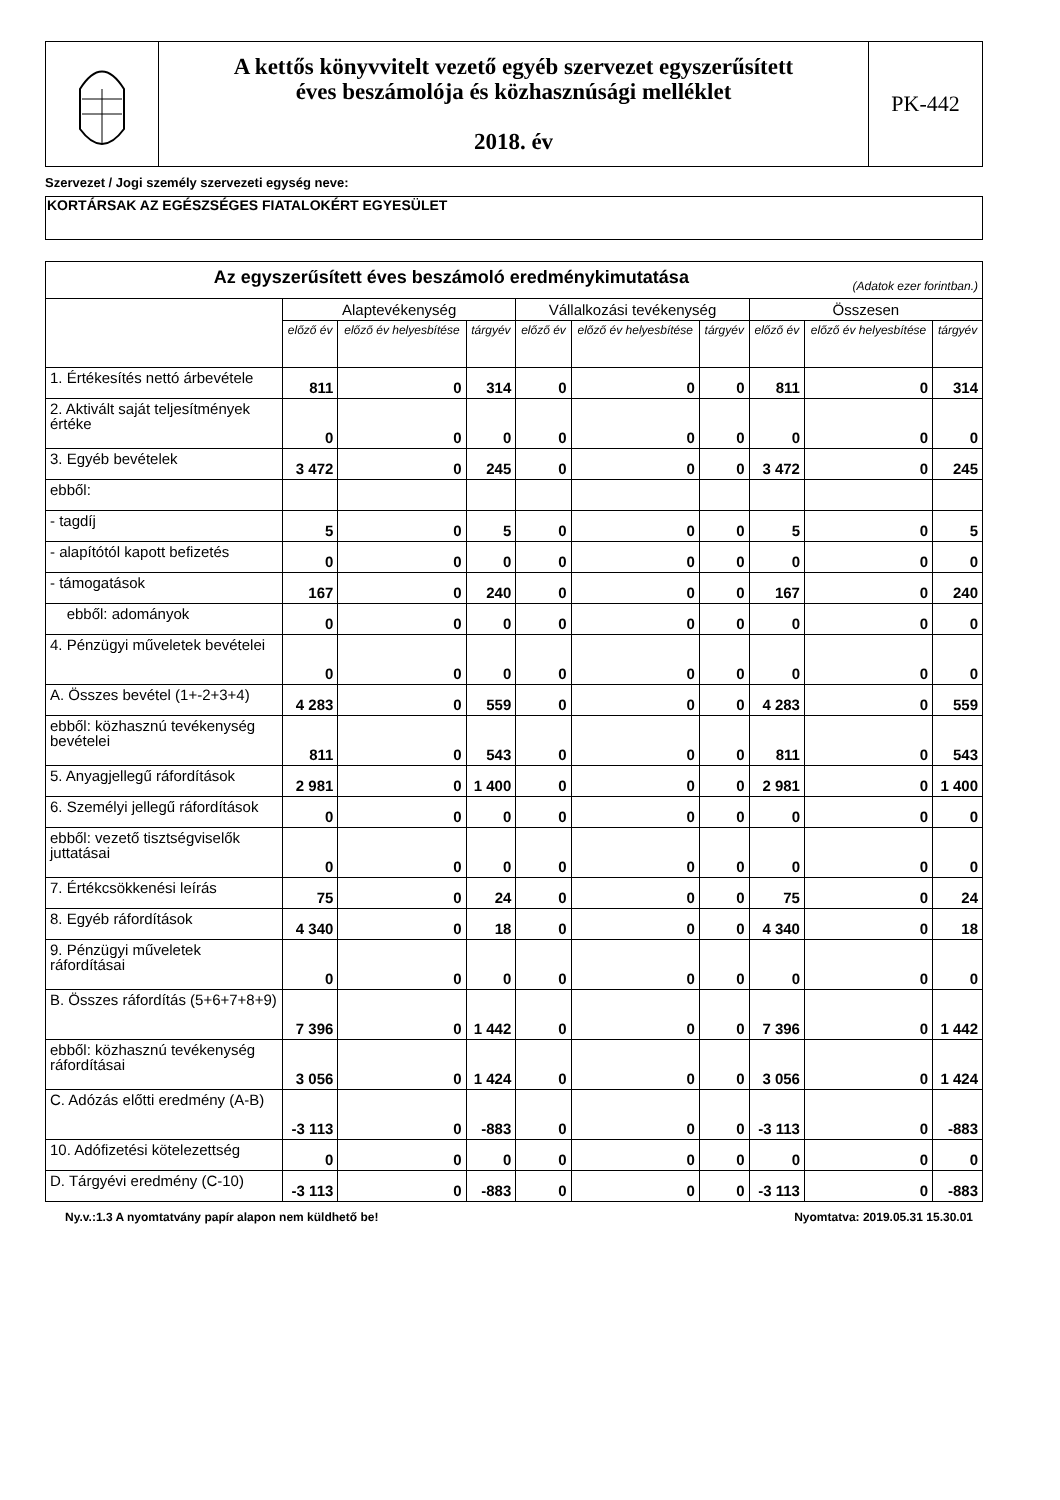A kettős könyvvitelt vezető egyéb szervezet egyszerűsített
éves beszámolója és közhasznúsági melléklet
2018. év
PK-442
Szervezet / Jogi személy szervezeti egység neve:
KORTÁRSAK AZ EGÉSZSÉGES FIATALOKÉRT EGYESÜLET
| Az egyszerűsített éves beszámoló eredménykimutatása (Adatok ezer forintban.) | | | | | | | | | |
| | Alaptevékenység | | | Vállalkozási tevékenység | | | Összesen | | |
| | előző év | előző év helyesbítése | tárgyév | előző év | előző év helyesbítése | tárgyév | előző év | előző év helyesbítése | tárgyév |
| 1. Értékesítés nettó árbevétele | 811 | 0 | 314 | 0 | 0 | 0 | 811 | 0 | 314 |
| 2. Aktivált saját teljesítmények értéke | 0 | 0 | 0 | 0 | 0 | 0 | 0 | 0 | 0 |
| 3. Egyéb bevételek | 3 472 | 0 | 245 | 0 | 0 | 0 | 3 472 | 0 | 245 |
| ebből: | | | | | | | | | |
| - tagdíj | 5 | 0 | 5 | 0 | 0 | 0 | 5 | 0 | 5 |
| - alapítótól kapott befizetés | 0 | 0 | 0 | 0 | 0 | 0 | 0 | 0 | 0 |
| - támogatások | 167 | 0 | 240 | 0 | 0 | 0 | 167 | 0 | 240 |
| ebből: adományok | 0 | 0 | 0 | 0 | 0 | 0 | 0 | 0 | 0 |
| 4. Pénzügyi műveletek bevételei | 0 | 0 | 0 | 0 | 0 | 0 | 0 | 0 | 0 |
| A. Összes bevétel (1+-2+3+4) | 4 283 | 0 | 559 | 0 | 0 | 0 | 4 283 | 0 | 559 |
| ebből: közhasznú tevékenység bevételei | 811 | 0 | 543 | 0 | 0 | 0 | 811 | 0 | 543 |
| 5. Anyagjellegű ráfordítások | 2 981 | 0 | 1 400 | 0 | 0 | 0 | 2 981 | 0 | 1 400 |
| 6. Személyi jellegű ráfordítások | 0 | 0 | 0 | 0 | 0 | 0 | 0 | 0 | 0 |
| ebből: vezető tisztségviselők juttatásai | 0 | 0 | 0 | 0 | 0 | 0 | 0 | 0 | 0 |
| 7. Értékcsökkenési leírás | 75 | 0 | 24 | 0 | 0 | 0 | 75 | 0 | 24 |
| 8. Egyéb ráfordítások | 4 340 | 0 | 18 | 0 | 0 | 0 | 4 340 | 0 | 18 |
| 9. Pénzügyi műveletek ráfordításai | 0 | 0 | 0 | 0 | 0 | 0 | 0 | 0 | 0 |
| B. Összes ráfordítás (5+6+7+8+9) | 7 396 | 0 | 1 442 | 0 | 0 | 0 | 7 396 | 0 | 1 442 |
| ebből: közhasznú tevékenység ráfordításai | 3 056 | 0 | 1 424 | 0 | 0 | 0 | 3 056 | 0 | 1 424 |
| C. Adózás előtti eredmény (A-B) | -3 113 | 0 | -883 | 0 | 0 | 0 | -3 113 | 0 | -883 |
| 10. Adófizetési kötelezettség | 0 | 0 | 0 | 0 | 0 | 0 | 0 | 0 | 0 |
| D. Tárgyévi eredmény (C-10) | -3 113 | 0 | -883 | 0 | 0 | 0 | -3 113 | 0 | -883 |
Ny.v.:1.3 A nyomtatvány papír alapon nem küldhető be! Nyomtatva: 2019.05.31 15.30.01